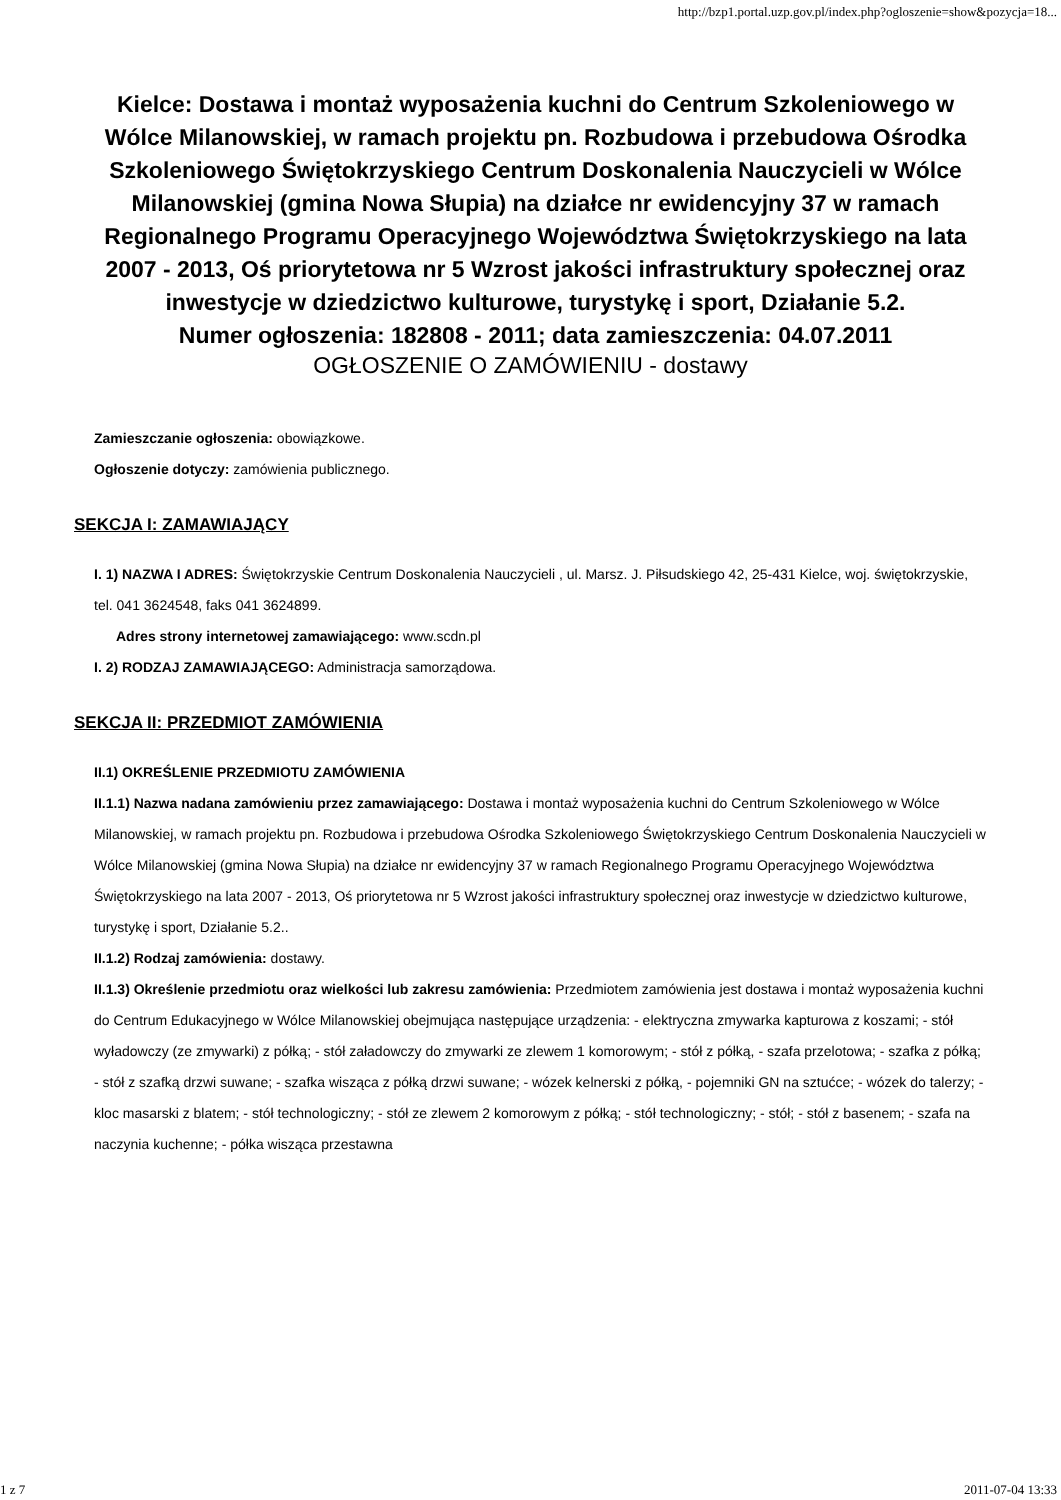http://bzp1.portal.uzp.gov.pl/index.php?ogloszenie=show&pozycja=18...
Kielce: Dostawa i montaż wyposażenia kuchni do Centrum Szkoleniowego w Wólce Milanowskiej, w ramach projektu pn. Rozbudowa i przebudowa Ośrodka Szkoleniowego Świętokrzyskiego Centrum Doskonalenia Nauczycieli w Wólce Milanowskiej (gmina Nowa Słupia) na działce nr ewidencyjny 37 w ramach Regionalnego Programu Operacyjnego Województwa Świętokrzyskiego na lata 2007 - 2013, Oś priorytetowa nr 5 Wzrost jakości infrastruktury społecznej oraz inwestycje w dziedzictwo kulturowe, turystykę i sport, Działanie 5.2.
Numer ogłoszenia: 182808 - 2011; data zamieszczenia: 04.07.2011
OGŁOSZENIE O ZAMÓWIENIU - dostawy
Zamieszczanie ogłoszenia: obowiązkowe.
Ogłoszenie dotyczy: zamówienia publicznego.
SEKCJA I: ZAMAWIAJĄCY
I. 1) NAZWA I ADRES: Świętokrzyskie Centrum Doskonalenia Nauczycieli , ul. Marsz. J. Piłsudskiego 42, 25-431 Kielce, woj. świętokrzyskie, tel. 041 3624548, faks 041 3624899.
Adres strony internetowej zamawiającego: www.scdn.pl
I. 2) RODZAJ ZAMAWIAJĄCEGO: Administracja samorządowa.
SEKCJA II: PRZEDMIOT ZAMÓWIENIA
II.1) OKREŚLENIE PRZEDMIOTU ZAMÓWIENIA
II.1.1) Nazwa nadana zamówieniu przez zamawiającego: Dostawa i montaż wyposażenia kuchni do Centrum Szkoleniowego w Wólce Milanowskiej, w ramach projektu pn. Rozbudowa i przebudowa Ośrodka Szkoleniowego Świętokrzyskiego Centrum Doskonalenia Nauczycieli w Wólce Milanowskiej (gmina Nowa Słupia) na działce nr ewidencyjny 37 w ramach Regionalnego Programu Operacyjnego Województwa Świętokrzyskiego na lata 2007 - 2013, Oś priorytetowa nr 5 Wzrost jakości infrastruktury społecznej oraz inwestycje w dziedzictwo kulturowe, turystykę i sport, Działanie 5.2..
II.1.2) Rodzaj zamówienia: dostawy.
II.1.3) Określenie przedmiotu oraz wielkości lub zakresu zamówienia: Przedmiotem zamówienia jest dostawa i montaż wyposażenia kuchni do Centrum Edukacyjnego w Wólce Milanowskiej obejmująca następujące urządzenia: - elektryczna zmywarka kapturowa z koszami; - stół wyładowczy (ze zmywarki) z półką; - stół załadowczy do zmywarki ze zlewem 1 komorowym; - stół z półką, - szafa przelotowa; - szafka z półką; - stół z szafką drzwi suwane; - szafka wisząca z półką drzwi suwane; - wózek kelnerski z półką, - pojemniki GN na sztućce; - wózek do talerzy; - kloc masarski z blatem; - stół technologiczny; - stół ze zlewem 2 komorowym z półką; - stół technologiczny; - stół; - stół z basenem; - szafa na naczynia kuchenne; - półka wisząca przestawna
1 z 7 2011-07-04 13:33